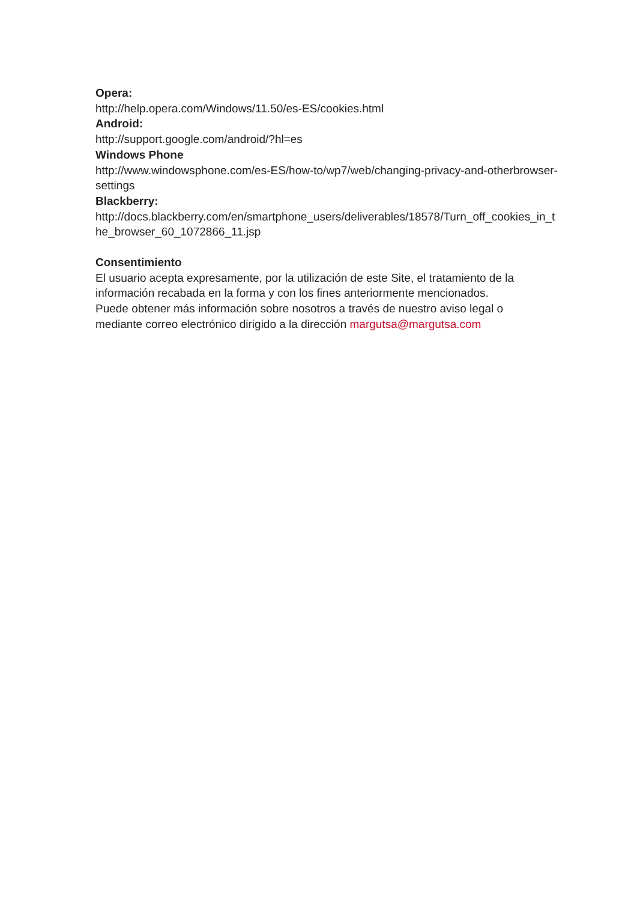Opera:
http://help.opera.com/Windows/11.50/es-ES/cookies.html
Android:
http://support.google.com/android/?hl=es
Windows Phone
http://www.windowsphone.com/es-ES/how-to/wp7/web/changing-privacy-and-otherbrowser-
settings
Blackberry:
http://docs.blackberry.com/en/smartphone_users/deliverables/18578/Turn_off_cookies_in_t
he_browser_60_1072866_11.jsp
Consentimiento
El usuario acepta expresamente, por la utilización de este Site, el tratamiento de la
información recabada en la forma y con los fines anteriormente mencionados.
Puede obtener más información sobre nosotros a través de nuestro aviso legal o
mediante correo electrónico dirigido a la dirección margutsa@margutsa.com